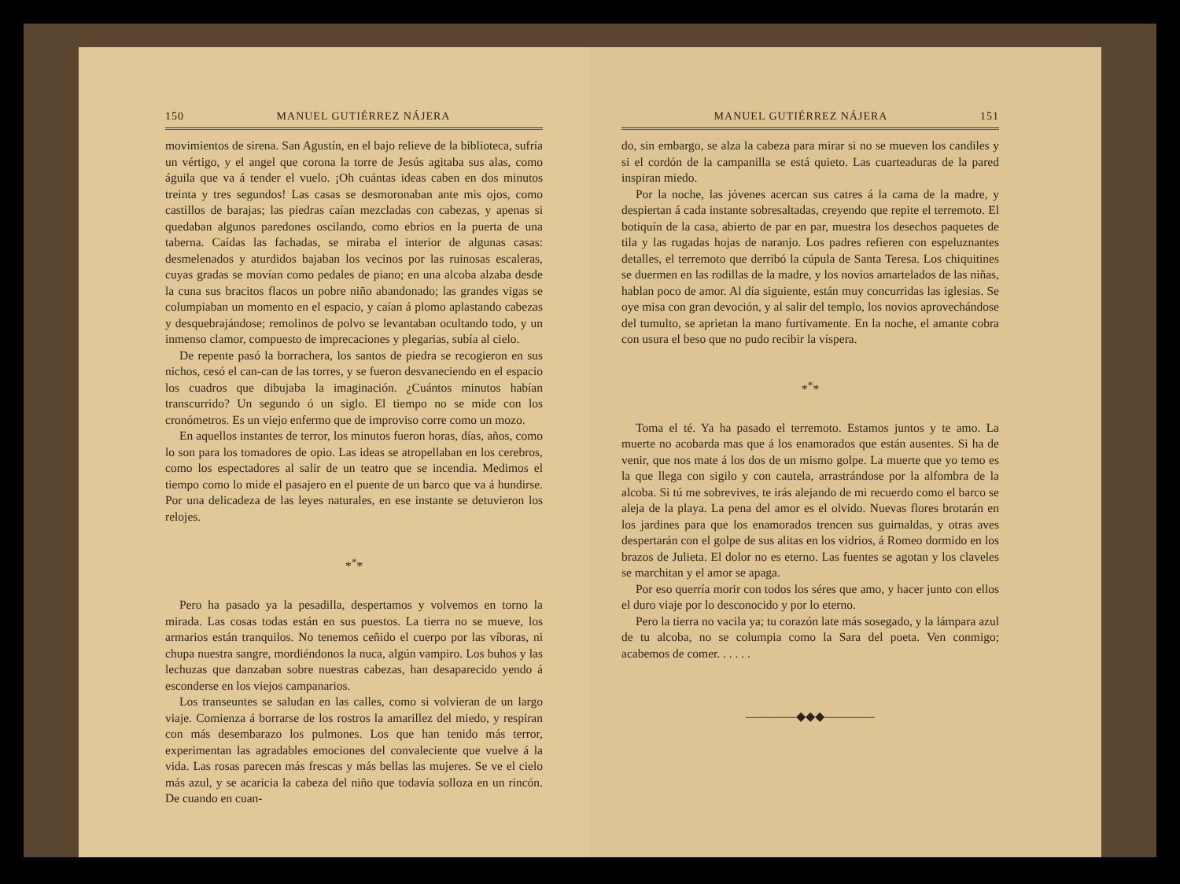150 MANUEL GUTIÉRREZ NÁJERA
movimientos de sirena. San Agustín, en el bajo relieve de la biblioteca, sufría un vértigo, y el angel que corona la torre de Jesús agitaba sus alas, como águila que va á tender el vuelo. ¡Oh cuántas ideas caben en dos minutos treinta y tres segundos! Las casas se desmoronaban ante mis ojos, como castillos de barajas; las piedras caían mezcladas con cabezas, y apenas si quedaban algunos paredones oscilando, como ebrios en la puerta de una taberna. Caídas las fachadas, se miraba el interior de algunas casas: desmelenados y aturdidos bajaban los vecinos por las ruinosas escaleras, cuyas gradas se movían como pedales de piano; en una alcoba alzaba desde la cuna sus bracitos flacos un pobre niño abandonado; las grandes vigas se columpiaban un momento en el espacio, y caían á plomo aplastando cabezas y desquebrajándose; remolinos de polvo se levantaban ocultando todo, y un inmenso clamor, compuesto de imprecaciones y plegarias, subía al cielo.
De repente pasó la borrachera, los santos de piedra se recogieron en sus nichos, cesó el can-can de las torres, y se fueron desvaneciendo en el espacio los cuadros que dibujaba la imaginación. ¿Cuántos minutos habían transcurrido? Un segundo ó un siglo. El tiempo no se mide con los cronómetros. Es un viejo enfermo que de improviso corre como un mozo.
En aquellos instantes de terror, los minutos fueron horas, días, años, como lo son para los tomadores de opio. Las ideas se atropellaban en los cerebros, como los espectadores al salir de un teatro que se incendia. Medimos el tiempo como lo mide el pasajero en el puente de un barco que va á hundirse. Por una delicadeza de las leyes naturales, en ese instante se detuvieron los relojes.
*<sup>*</sup>*
Pero ha pasado ya la pesadilla, despertamos y volvemos en torno la mirada. Las cosas todas están en sus puestos. La tierra no se mueve, los armarios están tranquilos. No tenemos ceñido el cuerpo por las víboras, ni chupa nuestra sangre, mordiéndonos la nuca, algún vampiro. Los buhos y las lechuzas que danzaban sobre nuestras cabezas, han desaparecido yendo á esconderse en los viejos campanarios.
Los transeuntes se saludan en las calles, como si volvieran de un largo viaje. Comienza á borrarse de los rostros la amarillez del miedo, y respiran con más desembarazo los pulmones. Los que han tenido más terror, experimentan las agradables emociones del convaleciente que vuelve á la vida. Las rosas parecen más frescas y más bellas las mujeres. Se ve el cielo más azul, y se acaricia la cabeza del niño que todavía solloza en un rincón. De cuando en cuan-
MANUEL GUTIÉRREZ NÁJERA 151
do, sin embargo, se alza la cabeza para mirar si no se mueven los candiles y si el cordón de la campanilla se está quieto. Las cuarteaduras de la pared inspiran miedo.
Por la noche, las jóvenes acercan sus catres á la cama de la madre, y despiertan á cada instante sobresaltadas, creyendo que repite el terremoto. El botiquín de la casa, abierto de par en par, muestra los desechos paquetes de tila y las rugadas hojas de naranjo. Los padres refieren con espeluznantes detalles, el terremoto que derribó la cúpula de Santa Teresa. Los chiquitines se duermen en las rodillas de la madre, y los novios amartelados de las niñas, hablan poco de amor. Al día siguiente, están muy concurridas las iglesias. Se oye misa con gran devoción, y al salir del templo, los novios aprovechándose del tumulto, se aprietan la mano furtivamente. En la noche, el amante cobra con usura el beso que no pudo recibir la víspera.
*<sup>*</sup>*
Toma el té. Ya ha pasado el terremoto. Estamos juntos y te amo. La muerte no acobarda mas que á los enamorados que están ausentes. Si ha de venir, que nos mate á los dos de un mismo golpe. La muerte que yo temo es la que llega con sigilo y con cautela, arrastrándose por la alfombra de la alcoba. Si tú me sobrevives, te irás alejando de mi recuerdo como el barco se aleja de la playa. La pena del amor es el olvido. Nuevas flores brotarán en los jardines para que los enamorados trencen sus guirnaldas, y otras aves despertarán con el golpe de sus alitas en los vidrios, á Romeo dormido en los brazos de Julieta. El dolor no es eterno. Las fuentes se agotan y los claveles se marchitan y el amor se apaga.
Por eso querría morir con todos los séres que amo, y hacer junto con ellos el duro viaje por lo desconocido y por lo eterno.
Pero la tierra no vacila ya; tu corazón late más sosegado, y la lámpara azul de tu alcoba, no se columpia como la Sara del poeta. Ven conmigo; acabemos de comer. . . . . .
————◆◆◆————